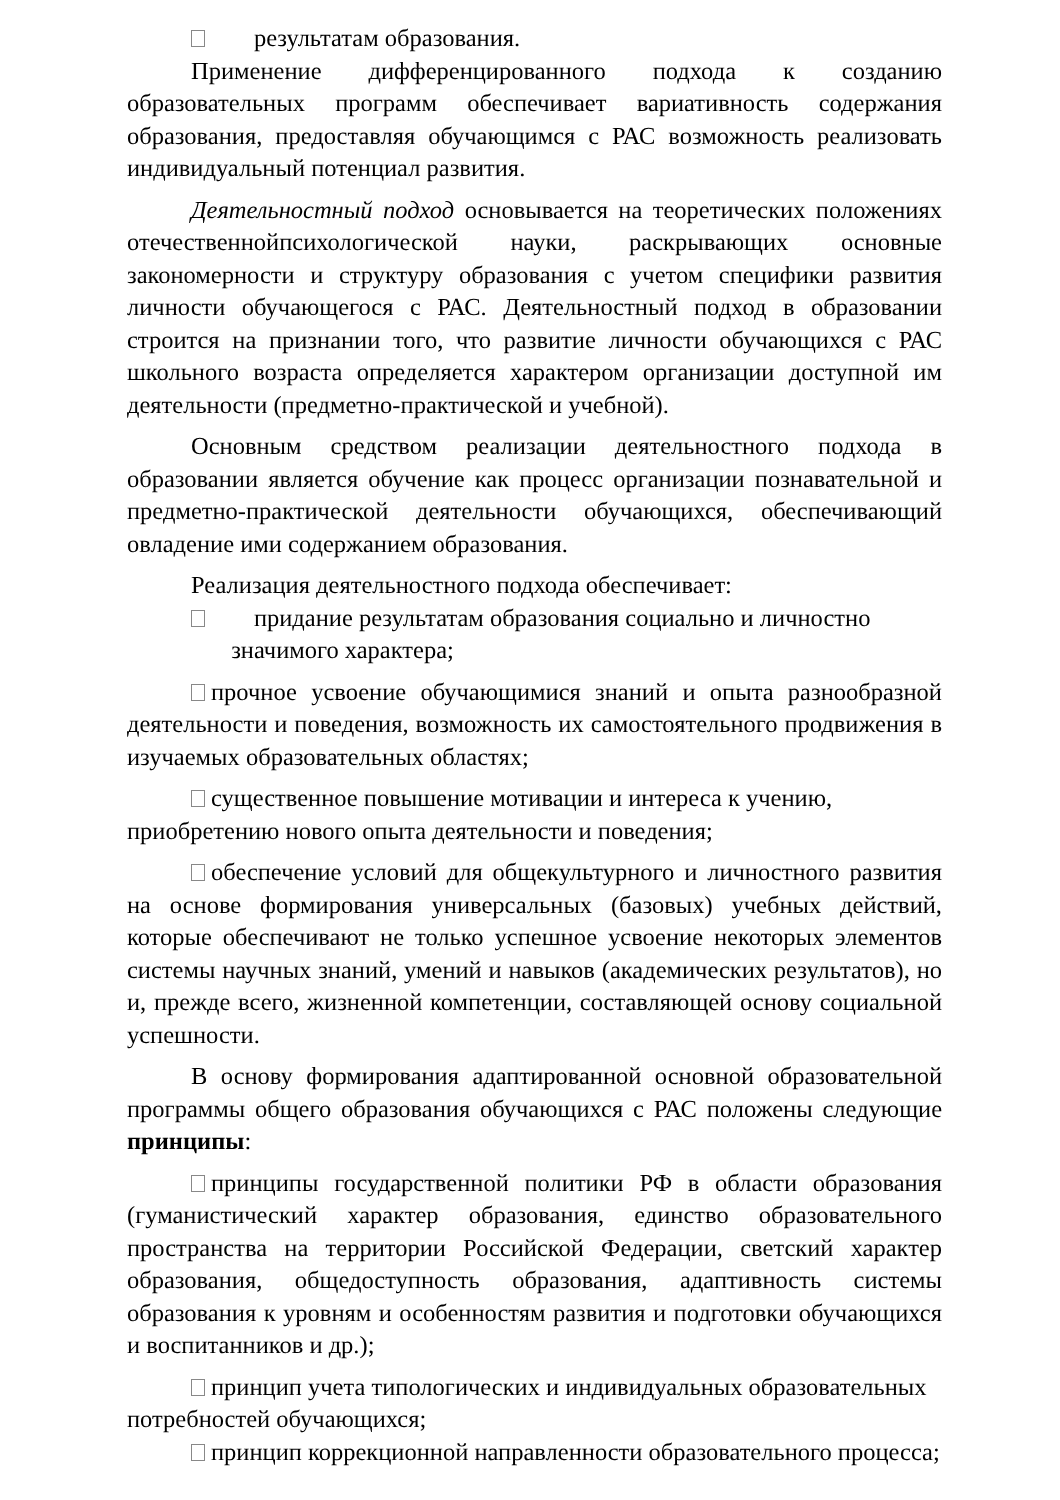результатам образования.
Применение дифференцированного подхода к созданию образовательных программ обеспечивает вариативность содержания образования, предоставляя обучающимся с РАС возможность реализовать индивидуальный потенциал развития.
Деятельностный подход основывается на теоретических положениях отечественнойпсихологической науки, раскрывающих основные закономерности и структуру образования с учетом специфики развития личности обучающегося с РАС. Деятельностный подход в образовании строится на признании того, что развитие личности обучающихся с РАС школьного возраста определяется характером организации доступной им деятельности (предметно-практической и учебной).
Основным средством реализации деятельностного подхода в образовании является обучение как процесс организации познавательной и предметно-практической деятельности обучающихся, обеспечивающий овладение ими содержанием образования.
Реализация деятельностного подхода обеспечивает:
придание результатам образования социально и личностно
значимого характера;
прочное усвоение обучающимися знаний и опыта разнообразной деятельности и поведения, возможность их самостоятельного продвижения в изучаемых образовательных областях;
существенное повышение мотивации и интереса к учению, приобретению нового опыта деятельности и поведения;
обеспечение условий для общекультурного и личностного развития на основе формирования универсальных (базовых) учебных действий, которые обеспечивают не только успешное усвоение некоторых элементов системы научных знаний, умений и навыков (академических результатов), но и, прежде всего, жизненной компетенции, составляющей основу социальной успешности.
В основу формирования адаптированной основной образовательной программы общего образования обучающихся с РАС положены следующие принципы:
принципы государственной политики РФ в области образования (гуманистический характер образования, единство образовательного пространства на территории Российской Федерации, светский характер образования, общедоступность образования, адаптивность системы образования к уровням и особенностям развития и подготовки обучающихся и воспитанников и др.);
принцип учета типологических и индивидуальных образовательных потребностей обучающихся;
принцип коррекционной направленности образовательного процесса;